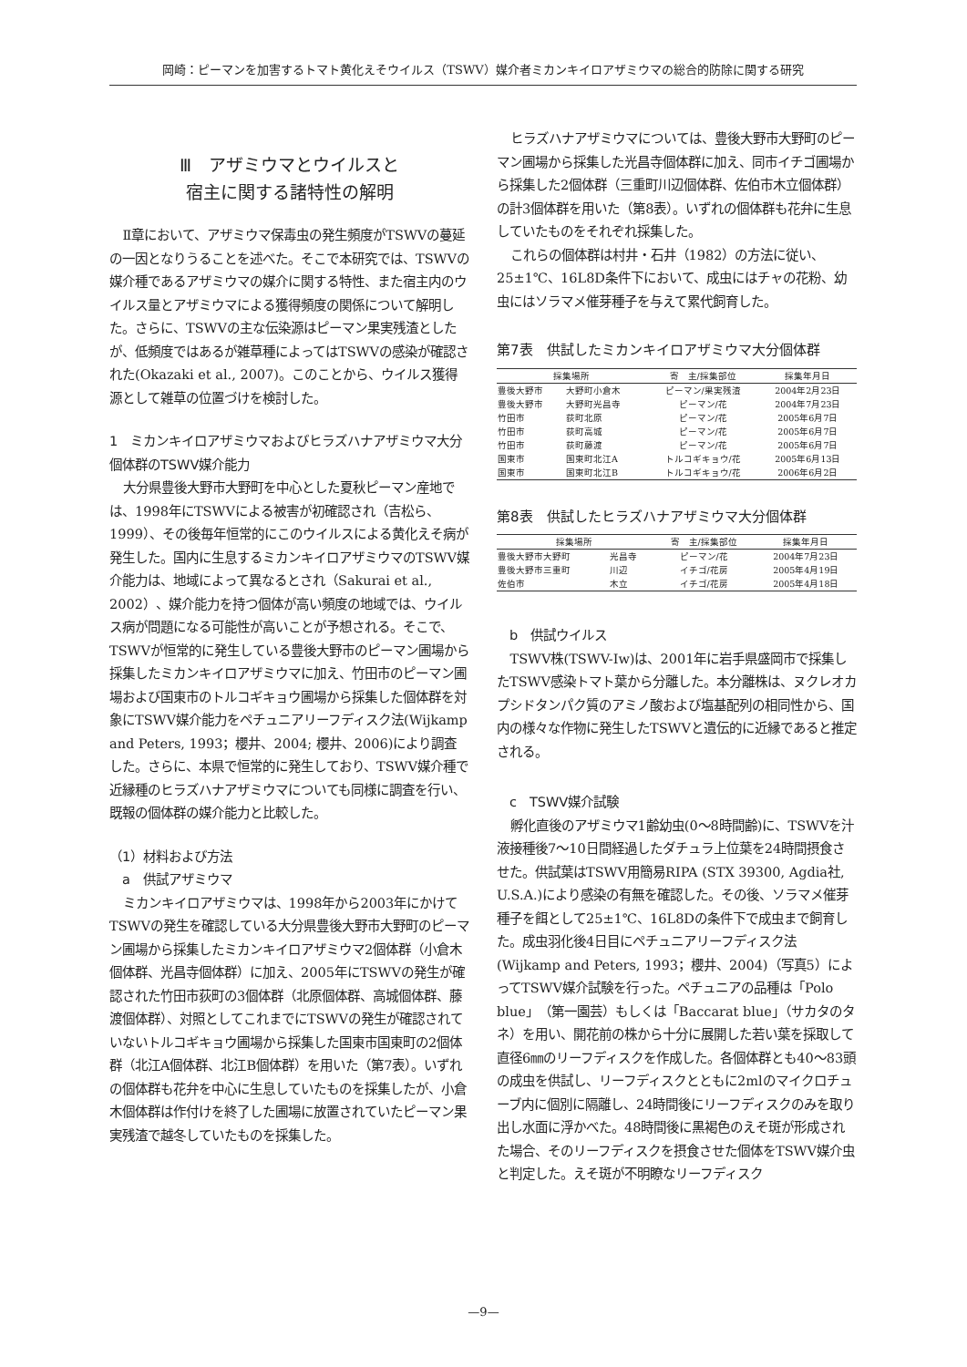岡崎：ピーマンを加害するトマト黄化えそウイルス（TSWV）媒介者ミカンキイロアザミウマの総合的防除に関する研究
Ⅲ　アザミウマとウイルスと
宿主に関する諸特性の解明
Ⅱ章において、アザミウマ保毒虫の発生頻度がTSWVの蔓延の一因となりうることを述べた。そこで本研究では、TSWVの媒介種であるアザミウマの媒介に関する特性、また宿主内のウイルス量とアザミウマによる獲得頻度の関係について解明した。さらに、TSWVの主な伝染源はピーマン果実残渣としたが、低頻度ではあるが雑草種によってはTSWVの感染が確認された(Okazaki et al., 2007)。このことから、ウイルス獲得源として雑草の位置づけを検討した。
1　ミカンキイロアザミウマおよびヒラズハナアザミウマ大分個体群のTSWV媒介能力
大分県豊後大野市大野町を中心とした夏秋ピーマン産地では、1998年にTSWVによる被害が初確認され（吉松ら、1999）、その後毎年恒常的にこのウイルスによる黄化えそ病が発生した。国内に生息するミカンキイロアザミウマのTSWV媒介能力は、地域によって異なるとされ（Sakurai et al., 2002）、媒介能力を持つ個体が高い頻度の地域では、ウイルス病が問題になる可能性が高いことが予想される。そこで、TSWVが恒常的に発生している豊後大野市のピーマン圃場から採集したミカンキイロアザミウマに加え、竹田市のピーマン圃場および国東市のトルコギキョウ圃場から採集した個体群を対象にTSWV媒介能力をペチュニアリーフディスク法(Wijkamp and Peters, 1993；櫻井、2004; 櫻井、2006)により調査した。さらに、本県で恒常的に発生しており、TSWV媒介種で近縁種のヒラズハナアザミウマについても同様に調査を行い、既報の個体群の媒介能力と比較した。
（1）材料および方法
　a　供試アザミウマ
ミカンキイロアザミウマは、1998年から2003年にかけてTSWVの発生を確認している大分県豊後大野市大野町のピーマン圃場から採集したミカンキイロアザミウマ2個体群（小倉木個体群、光昌寺個体群）に加え、2005年にTSWVの発生が確認された竹田市荻町の3個体群（北原個体群、高城個体群、藤渡個体群）、対照としてこれまでにTSWVの発生が確認されていないトルコギキョウ圃場から採集した国東市国東町の2個体群（北江A個体群、北江B個体群）を用いた（第7表）。いずれの個体群も花弁を中心に生息していたものを採集したが、小倉木個体群は作付けを終了した圃場に放置されていたピーマン果実残渣で越冬していたものを採集した。
ヒラズハナアザミウマについては、豊後大野市大野町のピーマン圃場から採集した光昌寺個体群に加え、同市イチゴ圃場から採集した2個体群（三重町川辺個体群、佐伯市木立個体群）の計3個体群を用いた（第8表）。いずれの個体群も花弁に生息していたものをそれぞれ採集した。
これらの個体群は村井・石井（1982）の方法に従い、25±1℃、16L8D条件下において、成虫にはチャの花粉、幼虫にはソラマメ催芽種子を与えて累代飼育した。
第7表　供試したミカンキイロアザミウマ大分個体群
| 採集場所 | | 寄 主/採集部位 | 採集年月日 |
| --- | --- | --- | --- |
| 豊後大野市 | 大野町小倉木 | ピーマン/果実残渣 | 2004年2月23日 |
| 豊後大野市 | 大野町光昌寺 | ピーマン/花 | 2004年7月23日 |
| 竹田市 | 荻町北原 | ピーマン/花 | 2005年6月7日 |
| 竹田市 | 荻町高城 | ピーマン/花 | 2005年6月7日 |
| 竹田市 | 荻町藤渡 | ピーマン/花 | 2005年6月7日 |
| 国東市 | 国東町北江A | トルコギキョウ/花 | 2005年6月13日 |
| 国東市 | 国東町北江B | トルコギキョウ/花 | 2006年6月2日 |
第8表　供試したヒラズハナアザミウマ大分個体群
| 採集場所 | | 寄 主/採集部位 | 採集年月日 |
| --- | --- | --- | --- |
| 豊後大野市大野町 | 光昌寺 | ピーマン/花 | 2004年7月23日 |
| 豊後大野市三重町 | 川辺 | イチゴ/花房 | 2005年4月19日 |
| 佐伯市 | 木立 | イチゴ/花房 | 2005年4月18日 |
　b　供試ウイルス
TSWV株(TSWV-Iw)は、2001年に岩手県盛岡市で採集したTSWV感染トマト葉から分離した。本分離株は、ヌクレオカプシドタンパク質のアミノ酸および塩基配列の相同性から、国内の様々な作物に発生したTSWVと遺伝的に近縁であると推定される。
　c　TSWV媒介試験
孵化直後のアザミウマ1齢幼虫(0～8時間齢)に、TSWVを汁液接種後7～10日間経過したダチュラ上位葉を24時間摂食させた。供試葉はTSWV用簡易RIPA (STX 39300, Agdia社, U.S.A.)により感染の有無を確認した。その後、ソラマメ催芽種子を餌として25±1℃、16L8Dの条件下で成虫まで飼育した。成虫羽化後4日目にペチュニアリーフディスク法(Wijkamp and Peters, 1993；櫻井、2004)（写真5）によってTSWV媒介試験を行った。ペチュニアの品種は「Polo blue」（第一園芸）もしくは「Baccarat blue」（サカタのタネ）を用い、開花前の株から十分に展開した若い葉を採取して直径6㎜のリーフディスクを作成した。各個体群とも40～83頭の成虫を供試し、リーフディスクとともに2mlのマイクロチューブ内に個別に隔離し、24時間後にリーフディスクのみを取り出し水面に浮かべた。48時間後に黒褐色のえそ斑が形成された場合、そのリーフディスクを摂食させた個体をTSWV媒介虫と判定した。えそ斑が不明瞭なリーフディスク
—9—